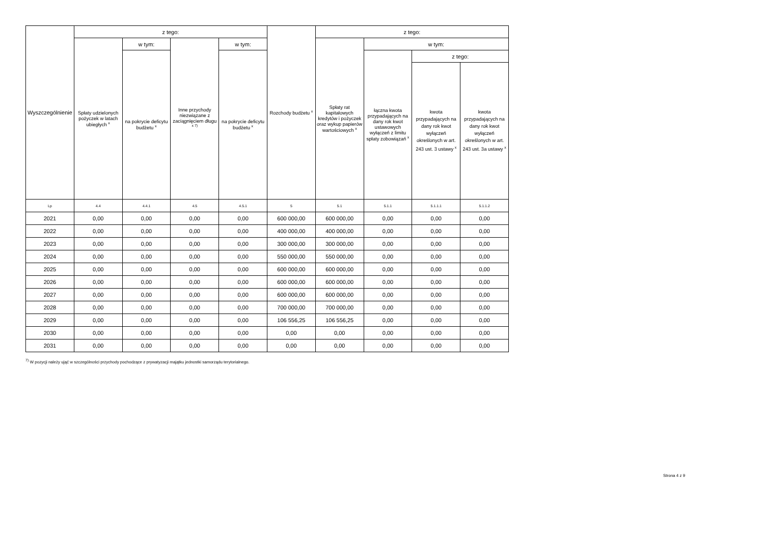| Wyszczególnienie | z tego: | | | | Rozchody budżetu <sup>x</sup> | z tego: | | | |
| --- | --- | --- | --- | --- | --- | --- | --- | --- | --- |
| | Spłaty udzielonych pożyczek w latach ubiegłych <sup>x</sup> | w tym: | Inne przychody niezwiązane z zaciągnięciem długu <sup>x 7)</sup> | w tym: | | Spłaty rat kapitałowych kredytów i pożyczek oraz wykup papierów wartościowych <sup>x</sup> | w tym: | | |
| | | na pokrycie deficytu budżetu <sup>x</sup> | | na pokrycie deficytu budżetu <sup>x</sup> | | | łączna kwota przypadających na dany rok kwot ustawowych wyłączeń z limitu spłaty zobowiązań <sup>x</sup> | z tego: | |
| | | | | | | | | kwota przypadających na dany rok kwot wyłączeń określonych w art. 243 ust. 3 ustawy <sup>x</sup> | kwota przypadających na dany rok kwot wyłączeń określonych w art. 243 ust. 3a ustawy <sup>x</sup> |
| Lp | 4.4 | 4.4.1 | 4.5 | 4.5.1 | 5 | 5.1 | 5.1.1 | 5.1.1.1 | 5.1.1.2 |
| 2021 | 0,00 | 0,00 | 0,00 | 0,00 | 600 000,00 | 600 000,00 | 0,00 | 0,00 | 0,00 |
| 2022 | 0,00 | 0,00 | 0,00 | 0,00 | 400 000,00 | 400 000,00 | 0,00 | 0,00 | 0,00 |
| 2023 | 0,00 | 0,00 | 0,00 | 0,00 | 300 000,00 | 300 000,00 | 0,00 | 0,00 | 0,00 |
| 2024 | 0,00 | 0,00 | 0,00 | 0,00 | 550 000,00 | 550 000,00 | 0,00 | 0,00 | 0,00 |
| 2025 | 0,00 | 0,00 | 0,00 | 0,00 | 600 000,00 | 600 000,00 | 0,00 | 0,00 | 0,00 |
| 2026 | 0,00 | 0,00 | 0,00 | 0,00 | 600 000,00 | 600 000,00 | 0,00 | 0,00 | 0,00 |
| 2027 | 0,00 | 0,00 | 0,00 | 0,00 | 600 000,00 | 600 000,00 | 0,00 | 0,00 | 0,00 |
| 2028 | 0,00 | 0,00 | 0,00 | 0,00 | 700 000,00 | 700 000,00 | 0,00 | 0,00 | 0,00 |
| 2029 | 0,00 | 0,00 | 0,00 | 0,00 | 106 556,25 | 106 556,25 | 0,00 | 0,00 | 0,00 |
| 2030 | 0,00 | 0,00 | 0,00 | 0,00 | 0,00 | 0,00 | 0,00 | 0,00 | 0,00 |
| 2031 | 0,00 | 0,00 | 0,00 | 0,00 | 0,00 | 0,00 | 0,00 | 0,00 | 0,00 |
<sup>7)</sup> W pozycji należy ująć w szczególności przychody pochodzące z prywatyzacji majątku jednostki samorządu terytorialnego.
Strona 4 z 9